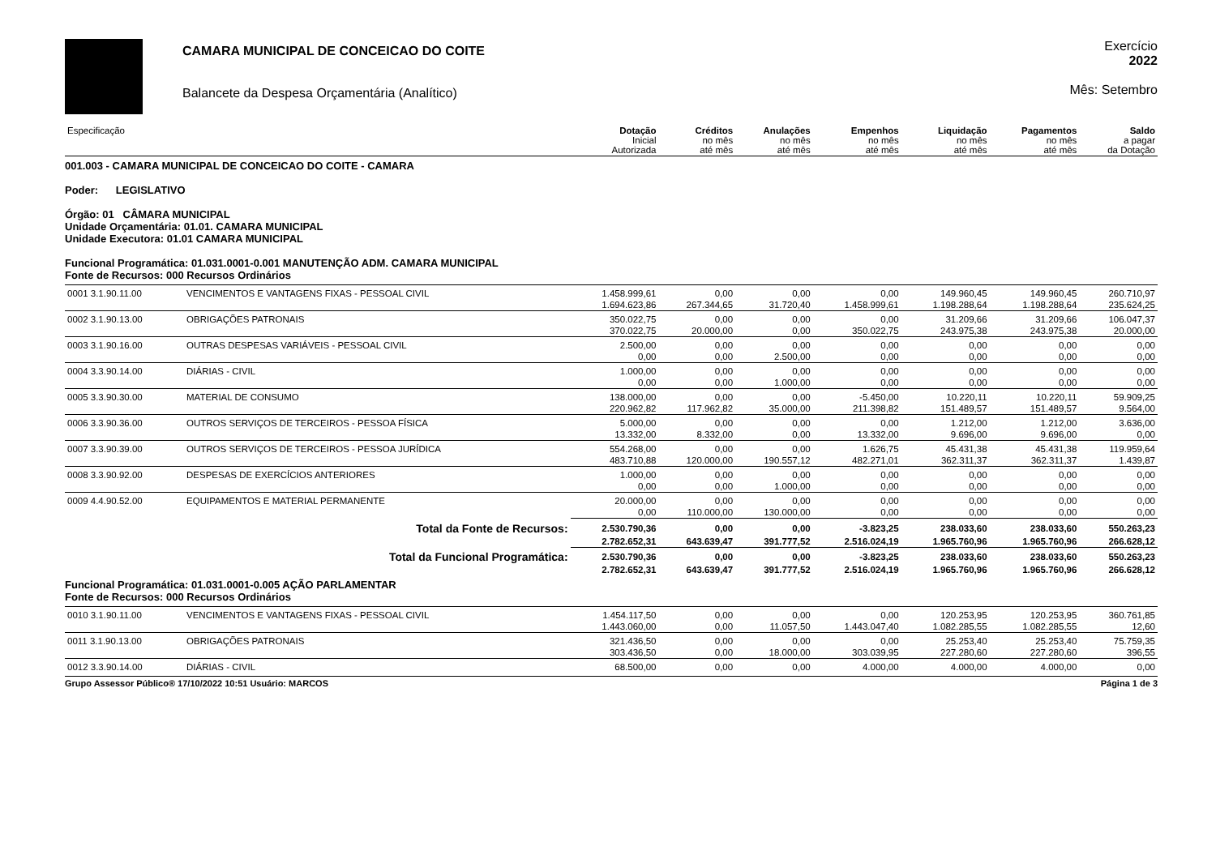CAMARA MUNICIPAL DE CONCEICAO DO COITE
Balancete da Despesa Orçamentária (Analítico)
Exercício
2022
Mês: Setembro
| Especificação | | Dotação Inicial Autorizada | Créditos no mês até mês | Anulações no mês até mês | Empenhos no mês até mês | Liquidação no mês até mês | Pagamentos no mês até mês | Saldo a pagar da Dotação |
| --- | --- | --- | --- | --- | --- | --- | --- | --- |
| 001.003 - CAMARA MUNICIPAL DE CONCEICAO DO COITE - CAMARA Poder: LEGISLATIVO Órgão: 01 CÂMARA MUNICIPAL Unidade Orçamentária: 01.01. CAMARA MUNICIPAL Unidade Executora: 01.01 CAMARA MUNICIPAL Funcional Programática: 01.031.0001-0.001 MANUTENÇÃO ADM. CAMARA MUNICIPAL Fonte de Recursos: 000 Recursos Ordinários | | | | | | | | |
| 0001 3.1.90.11.00 | VENCIMENTOS E VANTAGENS FIXAS - PESSOAL CIVIL | 1.458.999,61 | 0,00 | 0,00 | 0,00 | 149.960,45 | 149.960,45 | 260.710,97 |
| | | 1.694.623,86 | 267.344,65 | 31.720,40 | 1.458.999,61 | 1.198.288,64 | 1.198.288,64 | 235.624,25 |
| 0002 3.1.90.13.00 | OBRIGAÇÕES PATRONAIS | 350.022,75 | 0,00 | 0,00 | 0,00 | 31.209,66 | 31.209,66 | 106.047,37 |
| | | 370.022,75 | 20.000,00 | 0,00 | 350.022,75 | 243.975,38 | 243.975,38 | 20.000,00 |
| 0003 3.1.90.16.00 | OUTRAS DESPESAS VARIÁVEIS - PESSOAL CIVIL | 2.500,00 | 0,00 | 0,00 | 0,00 | 0,00 | 0,00 | 0,00 |
| | | 0,00 | 0,00 | 2.500,00 | 0,00 | 0,00 | 0,00 | 0,00 |
| 0004 3.3.90.14.00 | DIÁRIAS - CIVIL | 1.000,00 | 0,00 | 0,00 | 0,00 | 0,00 | 0,00 | 0,00 |
| | | 0,00 | 0,00 | 1.000,00 | 0,00 | 0,00 | 0,00 | 0,00 |
| 0005 3.3.90.30.00 | MATERIAL DE CONSUMO | 138.000,00 | 0,00 | 0,00 | -5.450,00 | 10.220,11 | 10.220,11 | 59.909,25 |
| | | 220.962,82 | 117.962,82 | 35.000,00 | 211.398,82 | 151.489,57 | 151.489,57 | 9.564,00 |
| 0006 3.3.90.36.00 | OUTROS SERVIÇOS DE TERCEIROS - PESSOA FÍSICA | 5.000,00 | 0,00 | 0,00 | 0,00 | 1.212,00 | 1.212,00 | 3.636,00 |
| | | 13.332,00 | 8.332,00 | 0,00 | 13.332,00 | 9.696,00 | 9.696,00 | 0,00 |
| 0007 3.3.90.39.00 | OUTROS SERVIÇOS DE TERCEIROS - PESSOA JURÍDICA | 554.268,00 | 0,00 | 0,00 | 1.626,75 | 45.431,38 | 45.431,38 | 119.959,64 |
| | | 483.710,88 | 120.000,00 | 190.557,12 | 482.271,01 | 362.311,37 | 362.311,37 | 1.439,87 |
| 0008 3.3.90.92.00 | DESPESAS DE EXERCÍCIOS ANTERIORES | 1.000,00 | 0,00 | 0,00 | 0,00 | 0,00 | 0,00 | 0,00 |
| | | 0,00 | 0,00 | 1.000,00 | 0,00 | 0,00 | 0,00 | 0,00 |
| 0009 4.4.90.52.00 | EQUIPAMENTOS E MATERIAL PERMANENTE | 20.000,00 | 0,00 | 0,00 | 0,00 | 0,00 | 0,00 | 0,00 |
| | | 0,00 | 110.000,00 | 130.000,00 | 0,00 | 0,00 | 0,00 | 0,00 |
| Total da Fonte de Recursos: | | 2.530.790,36 | 0,00 | 0,00 | -3.823,25 | 238.033,60 | 238.033,60 | 550.263,23 |
| | | 2.782.652,31 | 643.639,47 | 391.777,52 | 2.516.024,19 | 1.965.760,96 | 1.965.760,96 | 266.628,12 |
| Total da Funcional Programática: | | 2.530.790,36 | 0,00 | 0,00 | -3.823,25 | 238.033,60 | 238.033,60 | 550.263,23 |
| | | 2.782.652,31 | 643.639,47 | 391.777,52 | 2.516.024,19 | 1.965.760,96 | 1.965.760,96 | 266.628,12 |
| Funcional Programática: 01.031.0001-0.005 AÇÃO PARLAMENTAR Fonte de Recursos: 000 Recursos Ordinários | | | | | | | | |
| 0010 3.1.90.11.00 | VENCIMENTOS E VANTAGENS FIXAS - PESSOAL CIVIL | 1.454.117,50 | 0,00 | 0,00 | 0,00 | 120.253,95 | 120.253,95 | 360.761,85 |
| | | 1.443.060,00 | 0,00 | 11.057,50 | 1.443.047,40 | 1.082.285,55 | 1.082.285,55 | 12,60 |
| 0011 3.1.90.13.00 | OBRIGAÇÕES PATRONAIS | 321.436,50 | 0,00 | 0,00 | 0,00 | 25.253,40 | 25.253,40 | 75.759,35 |
| | | 303.436,50 | 0,00 | 18.000,00 | 303.039,95 | 227.280,60 | 227.280,60 | 396,55 |
| 0012 3.3.90.14.00 | DIÁRIAS - CIVIL | 68.500,00 | 0,00 | 0,00 | 4.000,00 | 4.000,00 | 4.000,00 | 0,00 |
Grupo Assessor Público® 17/10/2022 10:51 Usuário: MARCOS Página 1 de 3